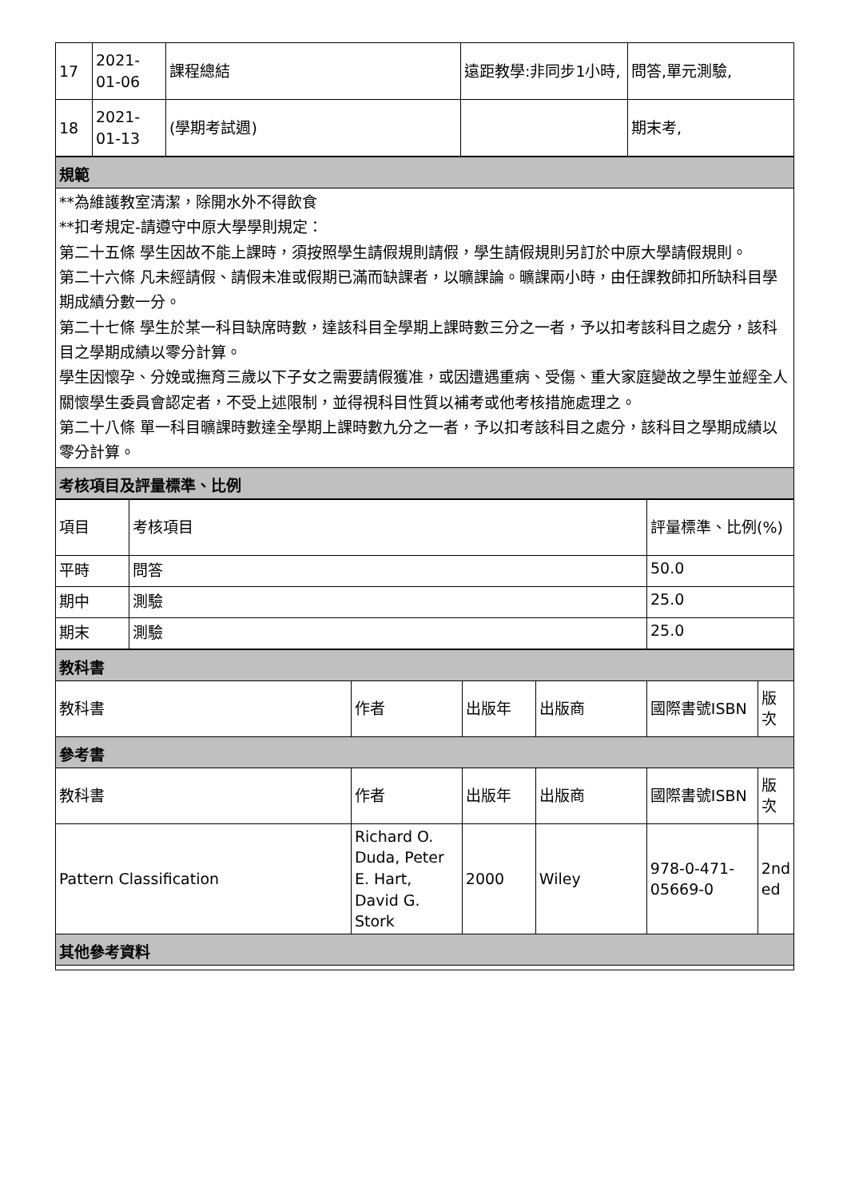| 17 | 2021- 01-06 | 課程總結 | 遠距教學:非同步1小時, | 問答,單元測驗, |
| 18 | 2021- 01-13 | (學期考試週) | | 期末考, |
| 規範 |
| --- |
| **為維護教室清潔，除開水外不得飲食 **扣考規定-請遵守中原大學學則規定： 第二十五條 學生因故不能上課時，須按照學生請假規則請假，學生請假規則另訂於中原大學請假規則。 第二十六條 凡未經請假、請假未准或假期已滿而缺課者，以曠課論。曠課兩小時，由任課教師扣所缺科目學期成績分數一分。 第二十七條 學生於某一科目缺席時數，達該科目全學期上課時數三分之一者，予以扣考該科目之處分，該科目之學期成績以零分計算。 學生因懷孕、分娩或撫育三歲以下子女之需要請假獲准，或因遭遇重病、受傷、重大家庭變故之學生並經全人關懷學生委員會認定者，不受上述限制，並得視科目性質以補考或他考核措施處理之。 第二十八條 單一科目曠課時數達全學期上課時數九分之一者，予以扣考該科目之處分，該科目之學期成績以零分計算。 |
| 考核項目及評量標準、比例 |
| 項目 | 考核項目 | 評量標準、比例(%) |
| 平時 | 問答 | 50.0 |
| 期中 | 測驗 | 25.0 |
| 期末 | 測驗 | 25.0 |
| 教科書 | | | | | |
| --- | --- | --- | --- | --- | --- |
| 教科書 | 作者 | 出版年 | 出版商 | 國際書號ISBN | 版次 |
| 參考書 | | | | | |
| 教科書 | 作者 | 出版年 | 出版商 | 國際書號ISBN | 版次 |
| Pattern Classification | Richard O. Duda, Peter E. Hart, David G. Stork | 2000 | Wiley | 978-0-471-05669-0 | 2nd ed |
| 其他參考資料 | | | | | |